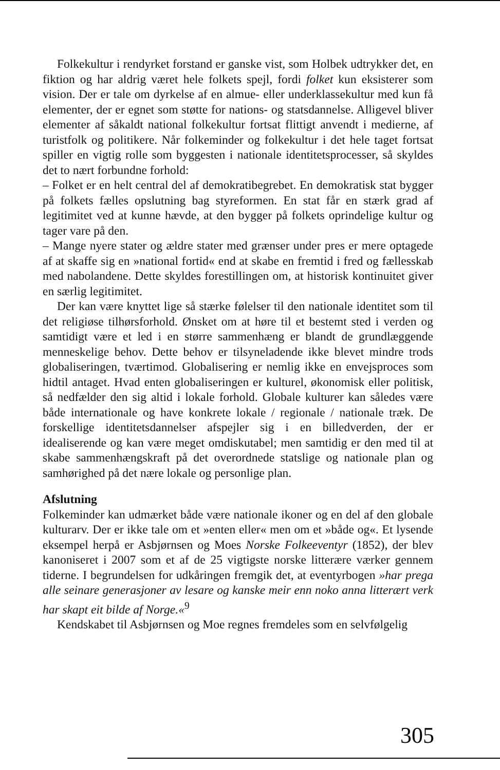Folkekultur i rendyrket forstand er ganske vist, som Holbek udtrykker det, en fiktion og har aldrig været hele folkets spejl, fordi folket kun eksisterer som vision. Der er tale om dyrkelse af en almue- eller underklassekultur med kun få elementer, der er egnet som støtte for nations- og statsdannelse. Alligevel bliver elementer af såkaldt national folkekultur fortsat flittigt anvendt i medierne, af turistfolk og politikere. Når folkeminder og folkekultur i det hele taget fortsat spiller en vigtig rolle som byggesten i nationale identitetsprocesser, så skyldes det to nært forbundne forhold:
– Folket er en helt central del af demokratibegrebet. En demokratisk stat bygger på folkets fælles opslutning bag styreformen. En stat får en stærk grad af legitimitet ved at kunne hævde, at den bygger på folkets oprindelige kultur og tager vare på den.
– Mange nyere stater og ældre stater med grænser under pres er mere optagede af at skaffe sig en »national fortid« end at skabe en fremtid i fred og fællesskab med nabolandene. Dette skyldes forestillingen om, at historisk kontinuitet giver en særlig legitimitet.
Der kan være knyttet lige så stærke følelser til den nationale identitet som til det religiøse tilhørsforhold. Ønsket om at høre til et bestemt sted i verden og samtidigt være et led i en større sammenhæng er blandt de grundlæggende menneskelige behov. Dette behov er tilsyneladende ikke blevet mindre trods globaliseringen, tværtimod. Globalisering er nemlig ikke en envejsproces som hidtil antaget. Hvad enten globaliseringen er kulturel, økonomisk eller politisk, så nedfælder den sig altid i lokale forhold. Globale kulturer kan således være både internationale og have konkrete lokale / regionale / nationale træk. De forskellige identitetsdannelser afspejler sig i en billedverden, der er idealiserende og kan være meget omdiskutabel; men samtidig er den med til at skabe sammenhængskraft på det overordnede statslige og nationale plan og samhørighed på det nære lokale og personlige plan.
Afslutning
Folkeminder kan udmærket både være nationale ikoner og en del af den globale kulturarv. Der er ikke tale om et »enten eller« men om et »både og«. Et lysende eksempel herpå er Asbjørnsen og Moes Norske Folkeeventyr (1852), der blev kanoniseret i 2007 som et af de 25 vigtigste norske litterære værker gennem tiderne. I begrundelsen for udkåringen fremgik det, at eventyrbogen »har prega alle seinare generasjoner av lesare og kanske meir enn noko anna litterært verk har skapt eit bilde af Norge.«<sup>9</sup>
Kendskabet til Asbjørnsen og Moe regnes fremdeles som en selvfølgelig
305